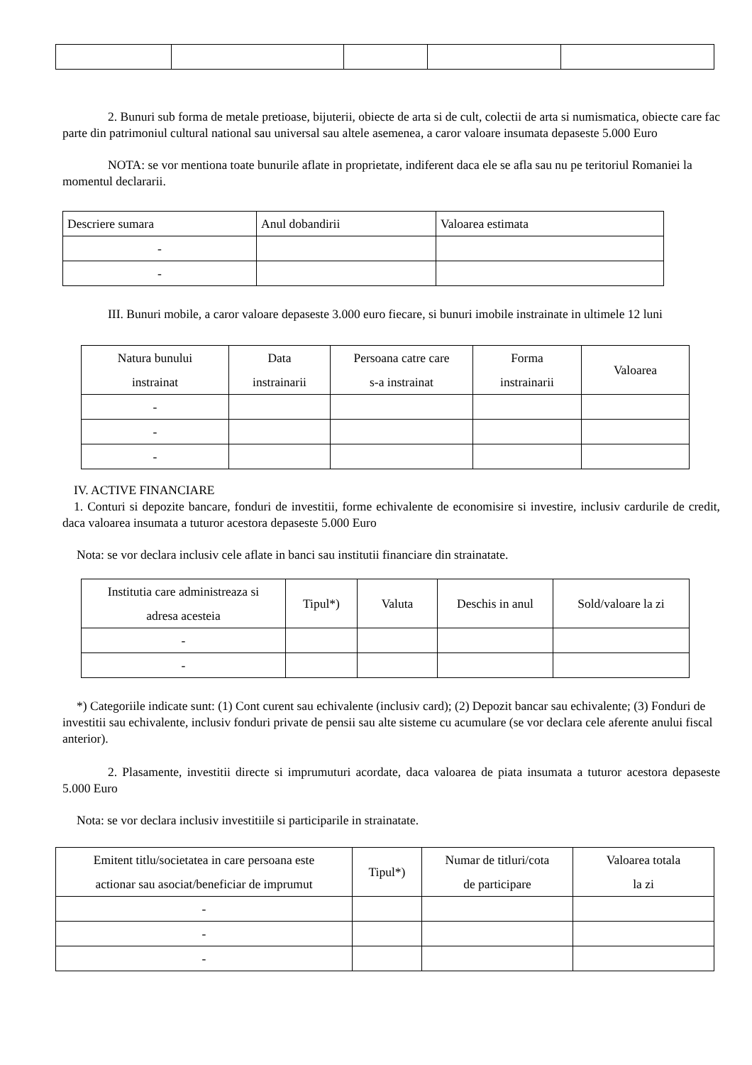2. Bunuri sub forma de metale pretioase, bijuterii, obiecte de arta si de cult, colectii de arta si numismatica, obiecte care fac parte din patrimoniul cultural national sau universal sau altele asemenea, a caror valoare insumata depaseste 5.000 Euro
NOTA: se vor mentiona toate bunurile aflate in proprietate, indiferent daca ele se afla sau nu pe teritoriul Romaniei la momentul declararii.
| Descriere sumara | Anul dobandirii | Valoarea estimata |
| - | | |
| - | | |
III. Bunuri mobile, a caror valoare depaseste 3.000 euro fiecare, si bunuri imobile instrainate in ultimele 12 luni
| Natura bunului instrainat | Data instrainarii | Persoana catre care s-a instrainat | Forma instrainarii | Valoarea |
| - | | | | |
| - | | | | |
| - | | | | |
IV. ACTIVE FINANCIARE
1. Conturi si depozite bancare, fonduri de investitii, forme echivalente de economisire si investire, inclusiv cardurile de credit, daca valoarea insumata a tuturor acestora depaseste 5.000 Euro
Nota: se vor declara inclusiv cele aflate in banci sau institutii financiare din strainatate.
| Institutia care administreaza si adresa acesteia | Tipul*) | Valuta | Deschis in anul | Sold/valoare la zi |
| - | | | | |
| - | | | | |
*) Categoriile indicate sunt: (1) Cont curent sau echivalente (inclusiv card); (2) Depozit bancar sau echivalente; (3) Fonduri de investitii sau echivalente, inclusiv fonduri private de pensii sau alte sisteme cu acumulare (se vor declara cele aferente anului fiscal anterior).
2. Plasamente, investitii directe si imprumuturi acordate, daca valoarea de piata insumata a tuturor acestora depaseste 5.000 Euro
Nota: se vor declara inclusiv investitiile si participarile in strainatate.
| Emitent titlu/societatea in care persoana este actionar sau asociat/beneficiar de imprumut | Tipul*) | Numar de titluri/cota de participare | Valoarea totala la zi |
| - | | | |
| - | | | |
| - | | | |